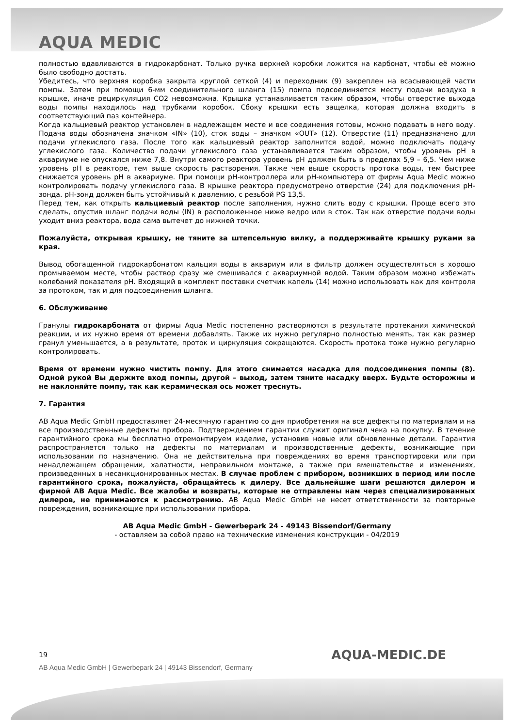AQUA MEDIC
полностью вдавливаются в гидрокарбонат. Только ручка верхней коробки ложится на карбонат, чтобы её можно было свободно достать.
Убедитесь, что верхняя коробка закрыта круглой сеткой (4) и переходник (9) закреплен на всасывающей части помпы. Затем при помощи 6-мм соединительного шланга (15) помпа подсоединяется месту подачи воздуха в крышке, иначе рециркуляция CO2 невозможна. Крышка устанавливается таким образом, чтобы отверстие выхода воды помпы находилось над трубками коробок. Сбоку крышки есть защелка, которая должна входить в соответствующий паз контейнера.
Когда кальциевый реактор установлен в надлежащем месте и все соединения готовы, можно подавать в него воду. Подача воды обозначена значком «IN» (10), сток воды – значком «OUT» (12). Отверстие (11) предназначено для подачи углекислого газа. После того как кальциевый реактор заполнится водой, можно подключать подачу углекислого газа. Количество подачи углекислого газа устанавливается таким образом, чтобы уровень pH в аквариуме не опускался ниже 7,8. Внутри самого реактора уровень pH должен быть в пределах 5,9 – 6,5. Чем ниже уровень pH в реакторе, тем выше скорость растворения. Также чем выше скорость протока воды, тем быстрее снижается уровень pH в аквариуме. При помощи pH-контроллера или pH-компьютера от фирмы Aqua Medic можно контролировать подачу углекислого газа. В крышке реактора предусмотрено отверстие (24) для подключения pH-зонда. pH-зонд должен быть устойчивый к давлению, с резьбой PG 13,5.
Перед тем, как открыть кальциевый реактор после заполнения, нужно слить воду с крышки. Проще всего это сделать, опустив шланг подачи воды (IN) в расположенное ниже ведро или в сток. Так как отверстие подачи воды уходит вниз реактора, вода сама вытечет до нижней точки.
Пожалуйста, открывая крышку, не тяните за штепсельную вилку, а поддерживайте крышку руками за края.
Вывод обогащенной гидрокарбонатом кальция воды в аквариум или в фильтр должен осуществляться в хорошо промываемом месте, чтобы раствор сразу же смешивался с аквариумной водой. Таким образом можно избежать колебаний показателя pH. Входящий в комплект поставки счетчик капель (14) можно использовать как для контроля за протоком, так и для подсоединения шланга.
6. Обслуживание
Гранулы гидрокарбоната от фирмы Aqua Medic постепенно растворяются в результате протекания химической реакции, и их нужно время от времени добавлять. Также их нужно регулярно полностью менять, так как размер гранул уменьшается, а в результате, проток и циркуляция сокращаются. Скорость протока тоже нужно регулярно контролировать.
Время от времени нужно чистить помпу. Для этого снимается насадка для подсоединения помпы (8). Одной рукой Вы держите вход помпы, другой – выход, затем тяните насадку вверх. Будьте осторожны и не наклоняйте помпу, так как керамическая ось может треснуть.
7. Гарантия
AB Aqua Medic GmbH предоставляет 24-месячную гарантию со дня приобретения на все дефекты по материалам и на все производственные дефекты прибора. Подтверждением гарантии служит оригинал чека на покупку. В течение гарантийного срока мы бесплатно отремонтируем изделие, установив новые или обновленные детали. Гарантия распространяется только на дефекты по материалам и производственные дефекты, возникающие при использовании по назначению. Она не действительна при повреждениях во время транспортировки или при ненадлежащем обращении, халатности, неправильном монтаже, а также при вмешательстве и изменениях, произведенных в несанкционированных местах. В случае проблем с прибором, возникших в период или после гарантийного срока, пожалуйста, обращайтесь к дилеру. Все дальнейшие шаги решаются дилером и фирмой AB Aqua Medic. Все жалобы и возвраты, которые не отправлены нам через специализированных дилеров, не принимаются к рассмотрению. AB Aqua Medic GmbH не несет ответственности за повторные повреждения, возникающие при использовании прибора.
AB Aqua Medic GmbH - Gewerbepark 24 - 49143 Bissendorf/Germany
- оставляем за собой право на технические изменения конструкции - 04/2019
19
AQUA-MEDIC.DE
AB Aqua Medic GmbH | Gewerbepark 24 | 49143 Bissendorf, Germany